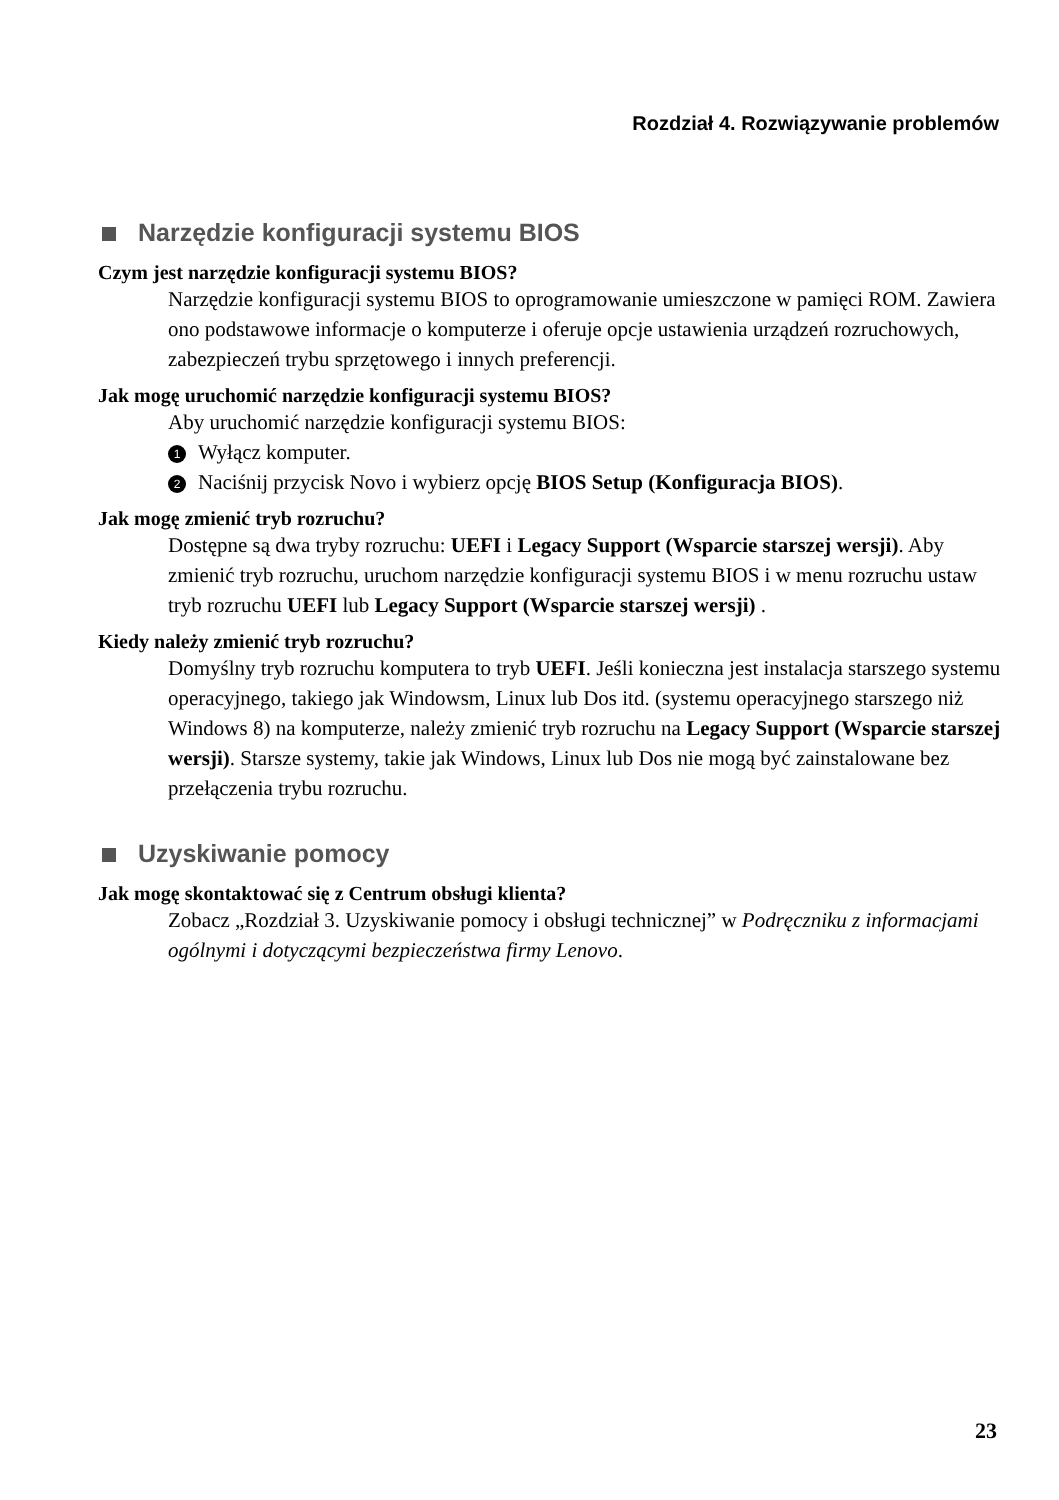Rozdział 4. Rozwiązywanie problemów
Narzędzie konfiguracji systemu BIOS
Czym jest narzędzie konfiguracji systemu BIOS?
Narzędzie konfiguracji systemu BIOS to oprogramowanie umieszczone w pamięci ROM. Zawiera ono podstawowe informacje o komputerze i oferuje opcje ustawienia urządzeń rozruchowych, zabezpieczeń trybu sprzętowego i innych preferencji.
Jak mogę uruchomić narzędzie konfiguracji systemu BIOS?
Aby uruchomić narzędzie konfiguracji systemu BIOS:
1 Wyłącz komputer.
2 Naciśnij przycisk Novo i wybierz opcję BIOS Setup (Konfiguracja BIOS).
Jak mogę zmienić tryb rozruchu?
Dostępne są dwa tryby rozruchu: UEFI i Legacy Support (Wsparcie starszej wersji). Aby zmienić tryb rozruchu, uruchom narzędzie konfiguracji systemu BIOS i w menu rozruchu ustaw tryb rozruchu UEFI lub Legacy Support (Wsparcie starszej wersji) .
Kiedy należy zmienić tryb rozruchu?
Domyślny tryb rozruchu komputera to tryb UEFI. Jeśli konieczna jest instalacja starszego systemu operacyjnego, takiego jak Windowsm, Linux lub Dos itd. (systemu operacyjnego starszego niż Windows 8) na komputerze, należy zmienić tryb rozruchu na Legacy Support (Wsparcie starszej wersji). Starsze systemy, takie jak Windows, Linux lub Dos nie mogą być zainstalowane bez przełączenia trybu rozruchu.
Uzyskiwanie pomocy
Jak mogę skontaktować się z Centrum obsługi klienta?
Zobacz „Rozdział 3. Uzyskiwanie pomocy i obsługi technicznej” w Podręczniku z informacjami ogólnymi i dotyczącymi bezpieczeństwa firmy Lenovo.
23